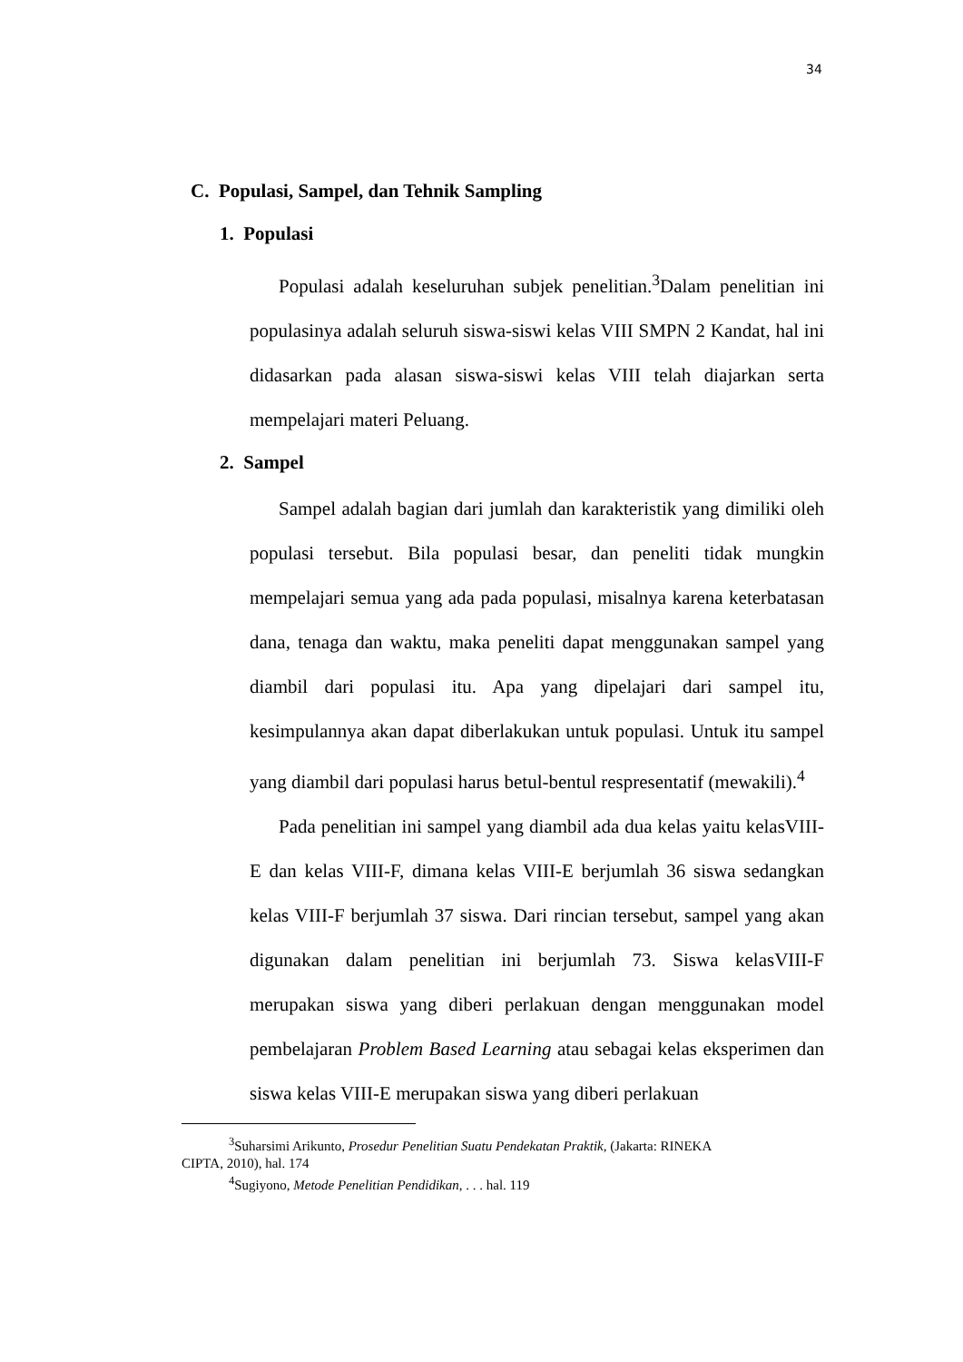34
C. Populasi, Sampel, dan Tehnik Sampling
1. Populasi
Populasi adalah keseluruhan subjek penelitian.<sup>3</sup>Dalam penelitian ini populasinya adalah seluruh siswa-siswi kelas VIII SMPN 2 Kandat, hal ini didasarkan pada alasan siswa-siswi kelas VIII telah diajarkan serta mempelajari materi Peluang.
2. Sampel
Sampel adalah bagian dari jumlah dan karakteristik yang dimiliki oleh populasi tersebut. Bila populasi besar, dan peneliti tidak mungkin mempelajari semua yang ada pada populasi, misalnya karena keterbatasan dana, tenaga dan waktu, maka peneliti dapat menggunakan sampel yang diambil dari populasi itu. Apa yang dipelajari dari sampel itu, kesimpulannya akan dapat diberlakukan untuk populasi. Untuk itu sampel yang diambil dari populasi harus betul-bentul respresentatif (mewakili).<sup>4</sup>
Pada penelitian ini sampel yang diambil ada dua kelas yaitu kelasVIII-E dan kelas VIII-F, dimana kelas VIII-E berjumlah 36 siswa sedangkan kelas VIII-F berjumlah 37 siswa. Dari rincian tersebut, sampel yang akan digunakan dalam penelitian ini berjumlah 73. Siswa kelasVIII-F merupakan siswa yang diberi perlakuan dengan menggunakan model pembelajaran Problem Based Learning atau sebagai kelas eksperimen dan siswa kelas VIII-E merupakan siswa yang diberi perlakuan
<sup>3</sup> Suharsimi Arikunto, Prosedur Penelitian Suatu Pendekatan Praktik, (Jakarta: RINEKA
CIPTA, 2010), hal. 174
<sup>4</sup> Sugiyono, Metode Penelitian Pendidikan, . . . hal. 119